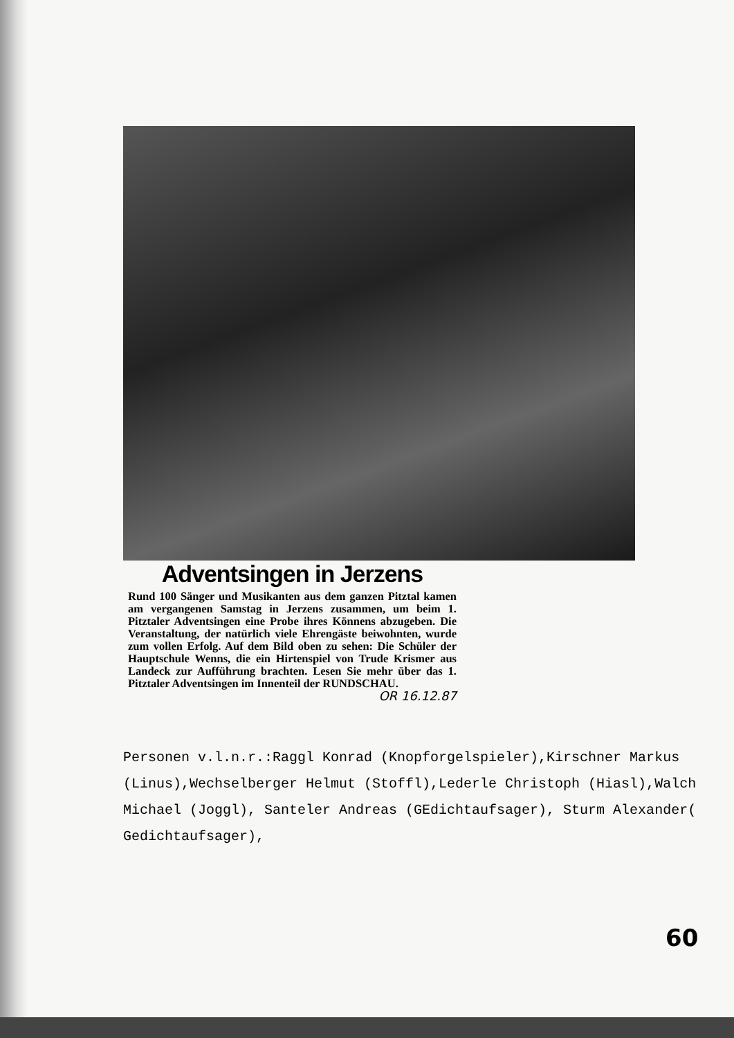Adventsingen in Jerzens
Rund 100 Sänger und Musikanten aus dem ganzen Pitztal kamen am vergangenen Samstag in Jerzens zusammen, um beim 1. Pitztaler Adventsingen eine Probe ihres Könnens abzugeben. Die Veranstaltung, der natürlich viele Ehrengäste beiwohnten, wurde zum vollen Erfolg. Auf dem Bild oben zu sehen: Die Schüler der Hauptschule Wenns, die ein Hirtenspiel von Trude Krismer aus Landeck zur Aufführung brachten. Lesen Sie mehr über das 1. Pitztaler Adventsingen im Innenteil der RUNDSCHAU. OR 16.12.87
Personen v.l.n.r.:Raggl Konrad (Knopforgelspieler),Kirschner Markus (Linus),Wechselberger Helmut (Stoffl),Lederle Christoph (Hiasl),Walch Michael (Joggl), Santeler Andreas (GEdichtaufsager), Sturm Alexander( Gedichtaufsager),
60